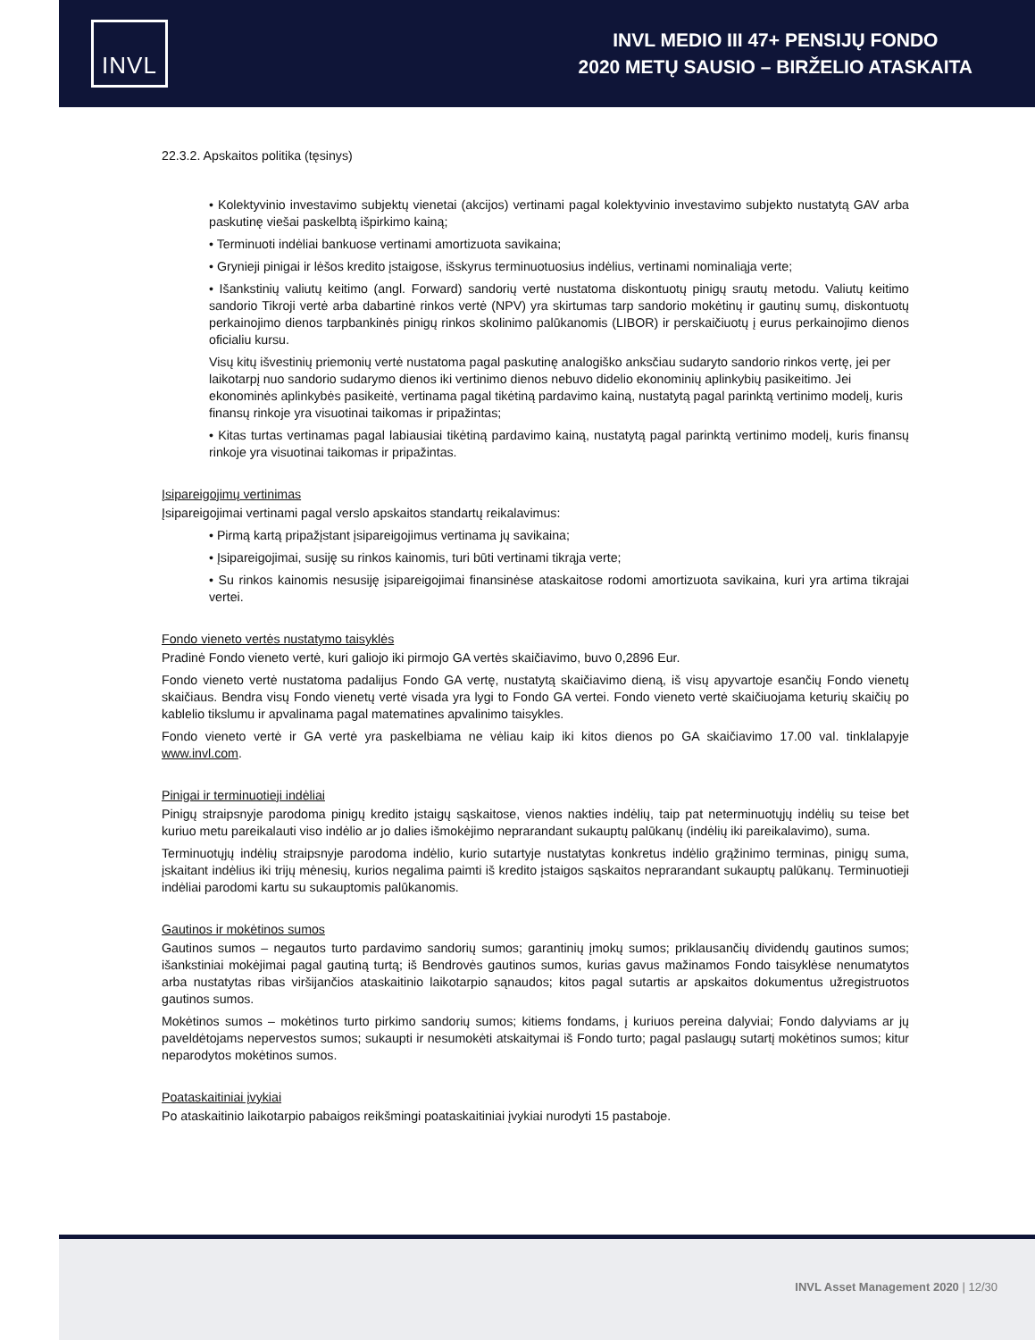INVL
INVL MEDIO III 47+ PENSIJŲ FONDO
2020 METŲ SAUSIO – BIRŽELIO ATASKAITA
22.3.2. Apskaitos politika (tęsinys)
• Kolektyvinio investavimo subjektų vienetai (akcijos) vertinami pagal kolektyvinio investavimo subjekto nustatytą GAV arba paskutinę viešai paskelbtą išpirkimo kainą;
• Terminuoti indėliai bankuose vertinami amortizuota savikaina;
• Grynieji pinigai ir lėšos kredito įstaigose, išskyrus terminuotuosius indėlius, vertinami nominaliąja verte;
• Išankstinių valiutų keitimo (angl. Forward) sandorių vertė nustatoma diskontuotų pinigų srautų metodu. Valiutų keitimo sandorio Tikroji vertė arba dabartinė rinkos vertė (NPV) yra skirtumas tarp sandorio mokėtinų ir gautinų sumų, diskontuotų perkainojimo dienos tarpbankinės pinigų rinkos skolinimo palūkanomis (LIBOR) ir perskaičiuotų į eurus perkainojimo dienos oficialiu kursu.
Visų kitų išvestinių priemonių vertė nustatoma pagal paskutinę analogiško anksčiau sudaryto sandorio rinkos vertę, jei per laikotarpį nuo sandorio sudarymo dienos iki vertinimo dienos nebuvo didelio ekonominių aplinkybių pasikeitimo. Jei ekonominės aplinkybės pasikeitė, vertinama pagal tikėtiną pardavimo kainą, nustatytą pagal parinktą vertinimo modelį, kuris finansų rinkoje yra visuotinai taikomas ir pripažintas;
• Kitas turtas vertinamas pagal labiausiai tikėtiną pardavimo kainą, nustatytą pagal parinktą vertinimo modelį, kuris finansų rinkoje yra visuotinai taikomas ir pripažintas.
Įsipareigojimų vertinimas
Įsipareigojimai vertinami pagal verslo apskaitos standartų reikalavimus:
• Pirmą kartą pripažįstant įsipareigojimus vertinama jų savikaina;
• Įsipareigojimai, susiję su rinkos kainomis, turi būti vertinami tikrąja verte;
• Su rinkos kainomis nesusiję įsipareigojimai finansinėse ataskaitose rodomi amortizuota savikaina, kuri yra artima tikrajai vertei.
Fondo vieneto vertės nustatymo taisyklės
Pradinė Fondo vieneto vertė, kuri galiojo iki pirmojo GA vertės skaičiavimo, buvo 0,2896 Eur.
Fondo vieneto vertė nustatoma padalijus Fondo GA vertę, nustatytą skaičiavimo dieną, iš visų apyvartoje esančių Fondo vienetų skaičiaus. Bendra visų Fondo vienetų vertė visada yra lygi to Fondo GA vertei. Fondo vieneto vertė skaičiuojama keturių skaičių po kablelio tikslumu ir apvalinama pagal matematines apvalinimo taisykles.
Fondo vieneto vertė ir GA vertė yra paskelbiama ne vėliau kaip iki kitos dienos po GA skaičiavimo 17.00 val. tinklalapyje www.invl.com.
Pinigai ir terminuotieji indėliai
Pinigų straipsnyje parodoma pinigų kredito įstaigų sąskaitose, vienos nakties indėlių, taip pat neterminuotųjų indėlių su teise bet kuriuo metu pareikalauti viso indėlio ar jo dalies išmokėjimo neprarandant sukauptų palūkanų (indėlių iki pareikalavimo), suma.
Terminuotųjų indėlių straipsnyje parodoma indėlio, kurio sutartyje nustatytas konkretus indėlio grąžinimo terminas, pinigų suma, įskaitant indėlius iki trijų mėnesių, kurios negalima paimti iš kredito įstaigos sąskaitos neprarandant sukauptų palūkanų. Terminuotieji indėliai parodomi kartu su sukauptomis palūkanomis.
Gautinos ir mokėtinos sumos
Gautinos sumos – negautos turto pardavimo sandorių sumos; garantinių įmokų sumos; priklausančių dividendų gautinos sumos; išankstiniai mokėjimai pagal gautiną turtą; iš Bendrovės gautinos sumos, kurias gavus mažinamos Fondo taisyklėse nenumatytos arba nustatytas ribas viršijančios ataskaitinio laikotarpio sąnaudos; kitos pagal sutartis ar apskaitos dokumentus užregistruotos gautinos sumos.
Mokėtinos sumos – mokėtinos turto pirkimo sandorių sumos; kitiems fondams, į kuriuos pereina dalyviai; Fondo dalyviams ar jų paveldėtojams nepervestos sumos; sukaupti ir nesumokėti atskaitymai iš Fondo turto; pagal paslaugų sutartį mokėtinos sumos; kitur neparodytos mokėtinos sumos.
Poataskaitiniai įvykiai
Po ataskaitinio laikotarpio pabaigos reikšmingi poataskaitiniai įvykiai nurodyti 15 pastaboje.
INVL Asset Management 2020 | 12/30